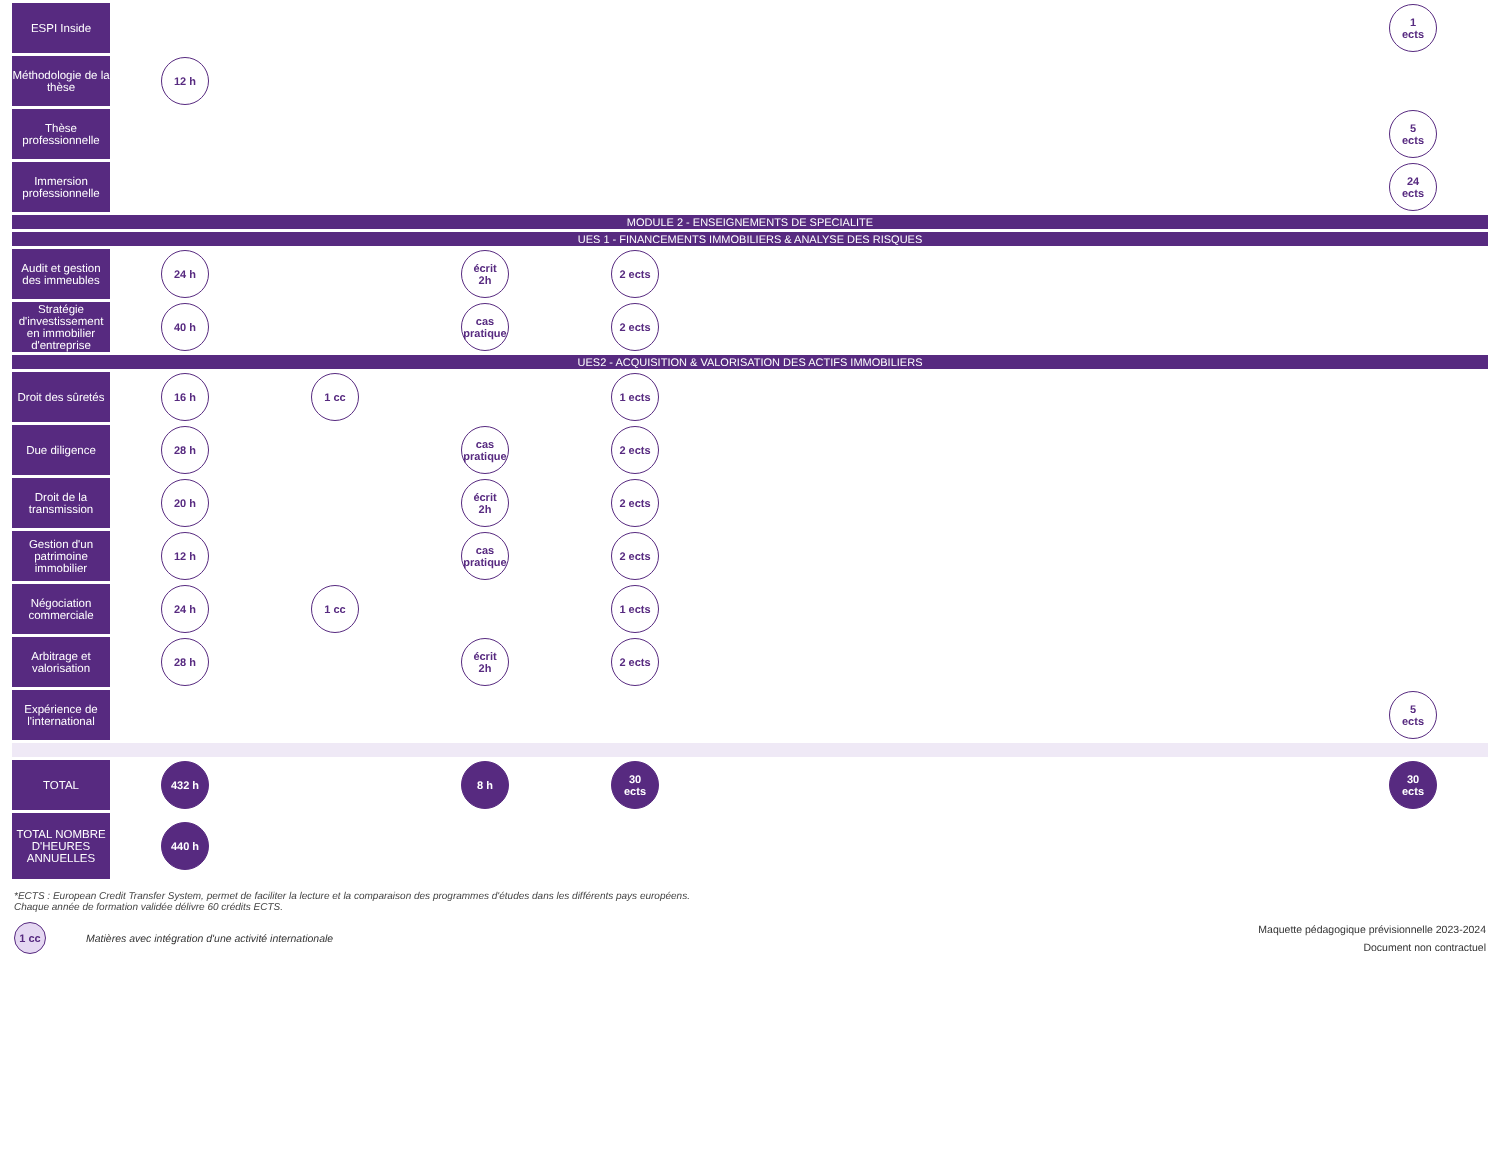| ESPI Inside | | | | | | 1 ects |
| Méthodologie de la thèse | 12 h | | | | | |
| Thèse professionnelle | | | | | | 5 ects |
| Immersion professionnelle | | | | | | 24 ects |
| MODULE 2 - ENSEIGNEMENTS DE SPECIALITE | | | | | | |
| UES 1 - FINANCEMENTS IMMOBILIERS & ANALYSE DES RISQUES | | | | | | |
| Audit et gestion des immeubles | 24 h | | écrit 2h | 2 ects | | |
| Stratégie d'investissement en immobilier d'entreprise | 40 h | | cas pratique | 2 ects | | |
| UES2 - ACQUISITION & VALORISATION DES ACTIFS IMMOBILIERS | | | | | | |
| Droit des sûretés | 16 h | 1 cc | | 1 ects | | |
| Due diligence | 28 h | | cas pratique | 2 ects | | |
| Droit de la transmission | 20 h | | écrit 2h | 2 ects | | |
| Gestion d'un patrimoine immobilier | 12 h | | cas pratique | 2 ects | | |
| Négociation commerciale | 24 h | 1 cc | | 1 ects | | |
| Arbitrage et valorisation | 28 h | | écrit 2h | 2 ects | | |
| Expérience de l'international | | | | | | 5 ects |
| TOTAL | 432 h | | 8 h | 30 ects | | 30 ects |
| TOTAL NOMBRE D'HEURES ANNUELLES | 440 h | | | | | |
*ECTS : European Credit Transfer System, permet de faciliter la lecture et la comparaison des programmes d'études dans les différents pays européens.
Chaque année de formation validée délivre 60 crédits ECTS.
1 cc Matières avec intégration d'une activité internationale
Maquette pédagogique prévisionnelle 2023-2024
Document non contractuel